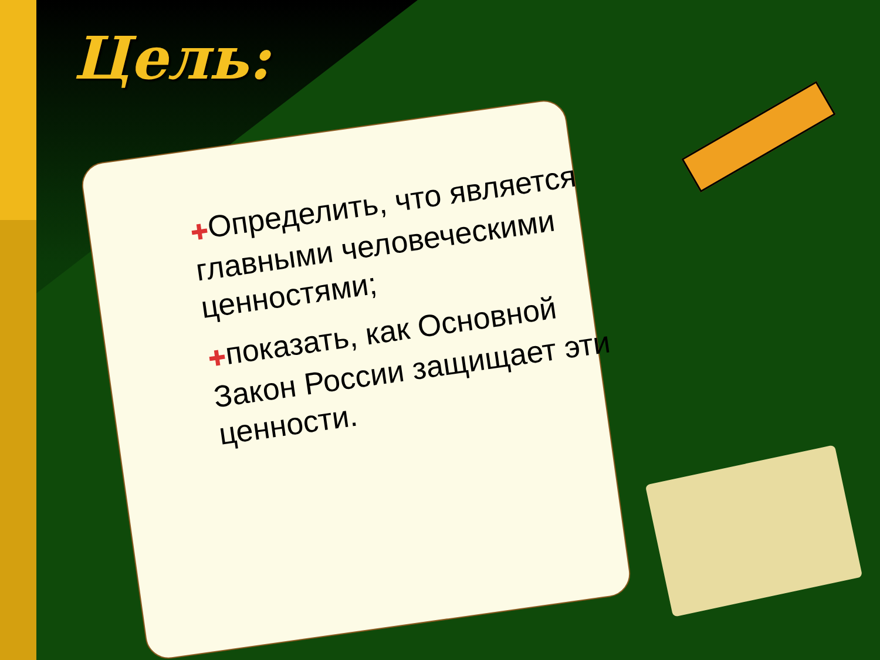Цель:
✚Определить, что является главными человеческими ценностями;
✚показать, как Основной Закон России защищает эти ценности.